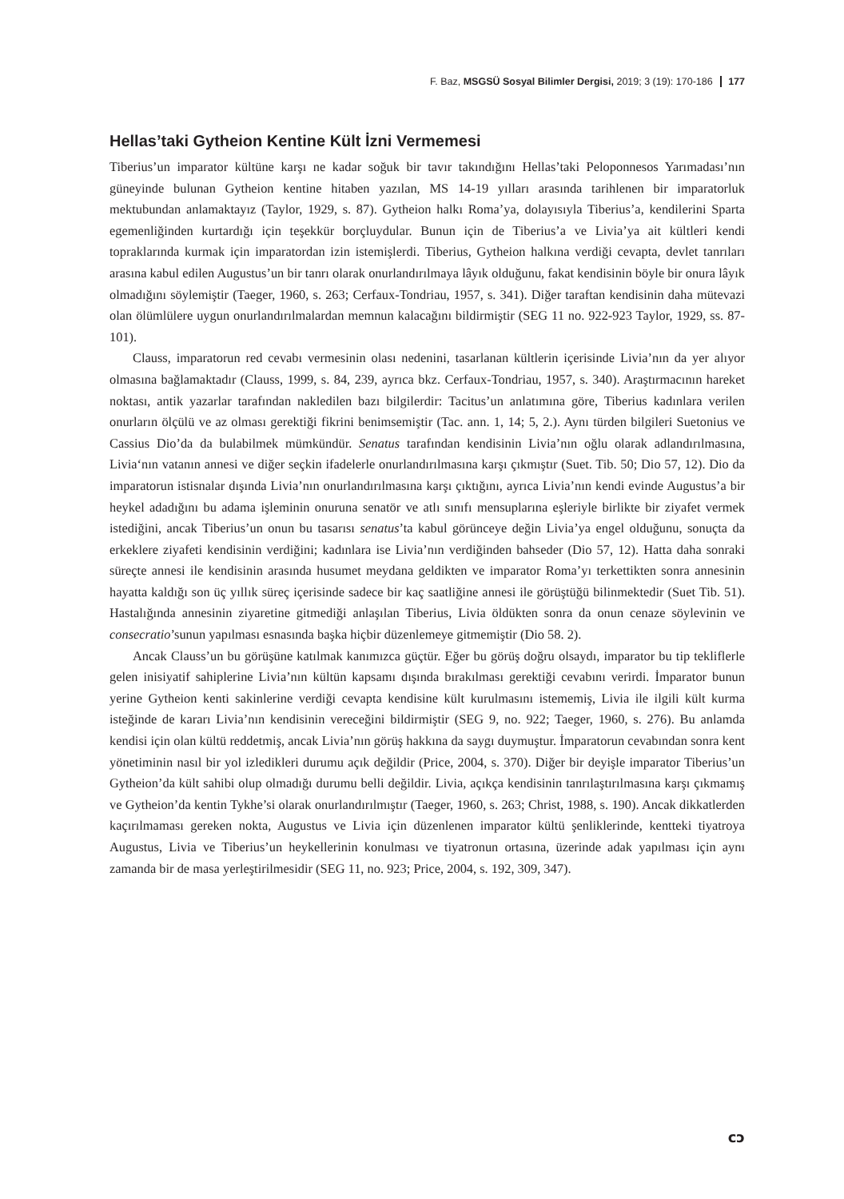F. Baz, MSGSÜ Sosyal Bilimler Dergisi, 2019; 3 (19): 170-186 177
Hellas’taki Gytheion Kentine Kült İzni Vermemesi
Tiberius’un imparator kültüne karşı ne kadar soğuk bir tavır takındığını Hellas’taki Peloponnesos Yarımadası’nın güneyinde bulunan Gytheion kentine hitaben yazılan, MS 14-19 yılları arasında tarihlenen bir imparatorluk mektubundan anlamaktayız (Taylor, 1929, s. 87). Gytheion halkı Roma’ya, dolayısıyla Tiberius’a, kendilerini Sparta egemenliğinden kurtardığı için teşekkür borçluydular. Bunun için de Tiberius’a ve Livia’ya ait kültleri kendi topraklarında kurmak için imparatordan izin istemişlerdi. Tiberius, Gytheion halkına verdiği cevapta, devlet tanrıları arasına kabul edilen Augustus’un bir tanrı olarak onurlandırılmaya lâyık olduğunu, fakat kendisinin böyle bir onura lâyık olmadığını söylemiştir (Taeger, 1960, s. 263; Cerfaux-Tondriau, 1957, s. 341). Diğer taraftan kendisinin daha mütevazi olan ölümlülere uygun onurlandırılmalardan memnun kalacağını bildirmiştir (SEG 11 no. 922-923 Taylor, 1929, ss. 87-101).
Clauss, imparatorun red cevabı vermesinin olası nedenini, tasarlanan kültlerin içerisinde Livia’nın da yer alıyor olmasına bağlamaktadır (Clauss, 1999, s. 84, 239, ayrıca bkz. Cerfaux-Tondriau, 1957, s. 340). Araştırmacının hareket noktası, antik yazarlar tarafından nakledilen bazı bilgilerdir: Tacitus’un anlatımına göre, Tiberius kadınlara verilen onurların ölçülü ve az olması gerektiği fikrini benimsemiştir (Tac. ann. 1, 14; 5, 2.). Aynı türden bilgileri Suetonius ve Cassius Dio’da da bulabilmek mümkündür. Senatus tarafından kendisinin Livia’nın oğlu olarak adlandırılmasına, Livia‘nın vatanın annesi ve diğer seçkin ifadelerle onurlandırılmasına karşı çıkmıştır (Suet. Tib. 50; Dio 57, 12). Dio da imparatorun istisnalar dışında Livia’nın onurlandırılmasına karşı çıktığını, ayrıca Livia’nın kendi evinde Augustus’a bir heykel adadığını bu adama işleminin onuruna senatör ve atlı sınıfı mensuplarına eşleriyle birlikte bir ziyafet vermek istediğini, ancak Tiberius’un onun bu tasarısı senatus’ta kabul görünceye değin Livia’ya engel olduğunu, sonuçta da erkeklere ziyafeti kendisinin verdiğini; kadınlara ise Livia’nın verdiğinden bahseder (Dio 57, 12). Hatta daha sonraki süreçte annesi ile kendisinin arasında husumet meydana geldikten ve imparator Roma’yı terkettikten sonra annesinin hayatta kaldığı son üç yıllık süreç içerisinde sadece bir kaç saatliğine annesi ile görüştüğü bilinmektedir (Suet Tib. 51). Hastalığında annesinin ziyaretine gitmediği anlaşılan Tiberius, Livia öldükten sonra da onun cenaze söylevinin ve consecratio’sunun yapılması esnasında başka hiçbir düzenlemeye gitmemiştir (Dio 58. 2).
Ancak Clauss’un bu görüşüne katılmak kanımızca güçtür. Eğer bu görüş doğru olsaydı, imparator bu tip tekliflerle gelen inisiyatif sahiplerine Livia’nın kültün kapsamı dışında bırakılması gerektiği cevabını verirdi. İmparator bunun yerine Gytheion kenti sakinlerine verdiği cevapta kendisine kült kurulmasını istememiş, Livia ile ilgili kült kurma isteğinde de kararı Livia’nın kendisinin vereceğini bildirmiştir (SEG 9, no. 922; Taeger, 1960, s. 276). Bu anlamda kendisi için olan kültü reddetmiş, ancak Livia’nın görüş hakkına da saygı duymuştur. İmparatorun cevabından sonra kent yönetiminin nasıl bir yol izledikleri durumu açık değildir (Price, 2004, s. 370). Diğer bir deyişle imparator Tiberius’un Gytheion’da kült sahibi olup olmadığı durumu belli değildir. Livia, açıkça kendisinin tanrılaştırılmasına karşı çıkmamış ve Gytheion’da kentin Tykhe’si olarak onurlandırılmıştır (Taeger, 1960, s. 263; Christ, 1988, s. 190). Ancak dikkatlerden kaçırılmaması gereken nokta, Augustus ve Livia için düzenlenen imparator kültü şenliklerinde, kentteki tiyatroya Augustus, Livia ve Tiberius’un heykellerinin konulması ve tiyatronun ortasına, üzerinde adak yapılması için aynı zamanda bir de masa yerleştirilmesidir (SEG 11, no. 923; Price, 2004, s. 192, 309, 347).
ᴄᴐ